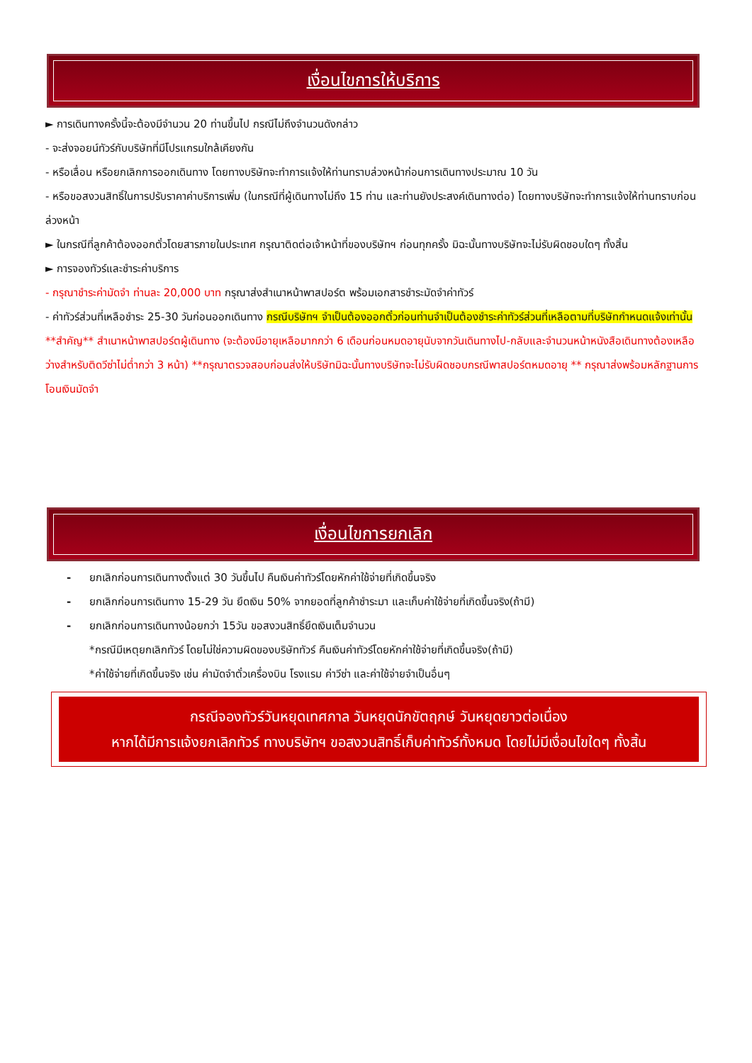เงื่อนไขการให้บริการ
► การเดินทางครั้งนี้จะต้องมีจำนวน 20 ท่านขึ้นไป กรณีไม่ถึงจำนวนดังกล่าว
- จะส่งจอยน์ทัวร์กับบริษัทที่มีโปรแกรมใกล้เคียงกัน
- หรือเลื่อน หรือยกเลิกการออกเดินทาง โดยทางบริษัทจะทำการแจ้งให้ท่านทราบล่วงหน้าก่อนการเดินทางประมาณ 10 วัน
- หรือขอสงวนสิทธิ์ในการปรับราคาค่าบริการเพิ่ม (ในกรณีที่ผู้เดินทางไม่ถึง 15 ท่าน และท่านยังประสงค์เดินทางต่อ) โดยทางบริษัทจะทำการแจ้งให้ท่านทราบก่อนล่วงหน้า
► ในกรณีที่ลูกค้าต้องออกตั๋วโดยสารภายในประเทศ กรุณาติดต่อเจ้าหน้าที่ของบริษัทฯ ก่อนทุกครั้ง มิฉะนั้นทางบริษัทจะไม่รับผิดชอบใดๆ ทั้งสิ้น
► การจองทัวร์และชำระค่าบริการ
- กรุณาชำระค่ามัดจำ ท่านละ 20,000 บาท กรุณาส่งสำเนาหน้าพาสปอร์ต พร้อมเอกสารชำระมัดจำค่าทัวร์
- ค่าทัวร์ส่วนที่เหลือชำระ 25-30 วันก่อนออกเดินทาง กรณีบริษัทฯ จำเป็นต้องออกตั๋วก่อนท่านจำเป็นต้องชำระค่าทัวร์ส่วนที่เหลือตามที่บริษัทกำหนดแจ้งเท่านั้น
**สำคัญ** สำเนาหน้าพาสปอร์ตผู้เดินทาง (จะต้องมีอายุเหลือมากกว่า 6 เดือนก่อนหมดอายุนับจากวันเดินทางไป-กลับและจำนวนหน้าหนังสือเดินทางต้องเหลือว่างสำหรับติดวีซ่าไม่ต่ำกว่า 3 หน้า) **กรุณาตรวจสอบก่อนส่งให้บริษัทมิฉะนั้นทางบริษัทจะไม่รับผิดชอบกรณีพาสปอร์ตหมดอายุ ** กรุณาส่งพร้อมหลักฐานการโอนเงินมัดจำ
เงื่อนไขการยกเลิก
- ยกเลิกก่อนการเดินทางตั้งแต่ 30 วันขึ้นไป คืนเงินค่าทัวร์โดยหักค่าใช้จ่ายที่เกิดขึ้นจริง
- ยกเลิกก่อนการเดินทาง 15-29 วัน ยึดเงิน 50% จากยอดที่ลูกค้าชำระมา และเก็บค่าใช้จ่ายที่เกิดขึ้นจริง(ถ้ามี)
- ยกเลิกก่อนการเดินทางน้อยกว่า 15วัน ขอสงวนสิทธิ์ยึดเงินเต็มจำนวน
*กรณีมีเหตุยกเลิกทัวร์ โดยไม่ใช่ความผิดของบริษัททัวร์ คืนเงินค่าทัวร์โดยหักค่าใช้จ่ายที่เกิดขึ้นจริง(ถ้ามี)
*ค่าใช้จ่ายที่เกิดขึ้นจริง เช่น ค่ามัดจำตั๋วเครื่องบิน โรงแรม ค่าวีซ่า และค่าใช้จ่ายจำเป็นอื่นๆ
กรณีจองทัวร์วันหยุดเทศกาล วันหยุดนักขัตฤกษ์ วันหยุดยาวต่อเนื่อง
หากได้มีการแจ้งยกเลิกทัวร์ ทางบริษัทฯ ขอสงวนสิทธิ์เก็บค่าทัวร์ทั้งหมด โดยไม่มีเงื่อนไขใดๆ ทั้งสิ้น